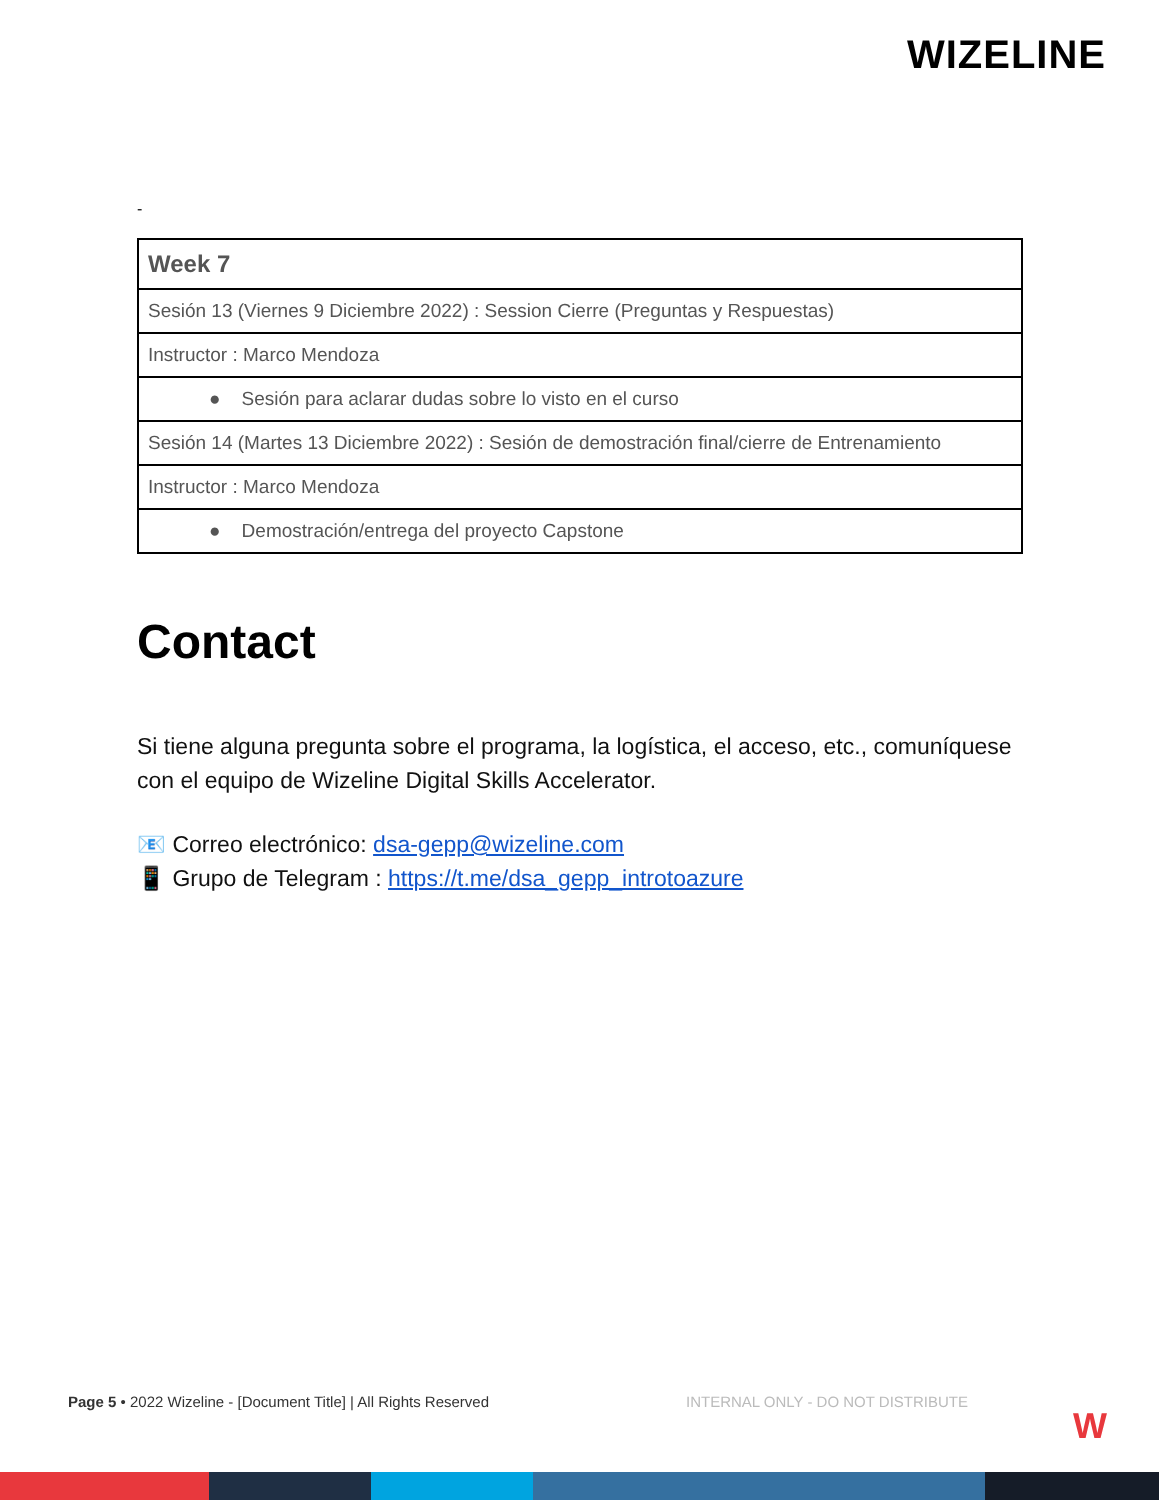WIZELINE
-
| Week 7 |
| Sesión 13 (Viernes 9 Diciembre 2022) : Session Cierre (Preguntas y Respuestas) |
| Instructor : Marco Mendoza |
| ● Sesión para aclarar dudas sobre lo visto en el curso |
| Sesión 14 (Martes 13 Diciembre 2022) : Sesión de demostración final/cierre de Entrenamiento |
| Instructor : Marco Mendoza |
| ● Demostración/entrega del proyecto Capstone |
Contact
Si tiene alguna pregunta sobre el programa, la logística, el acceso, etc., comuníquese con el equipo de Wizeline Digital Skills Accelerator.
📧 Correo electrónico: dsa-gepp@wizeline.com
📱 Grupo de Telegram : https://t.me/dsa_gepp_introtoazure
Page 5 • 2022 Wizeline - [Document Title] | All Rights Reserved INTERNAL ONLY - DO NOT DISTRIBUTE
W